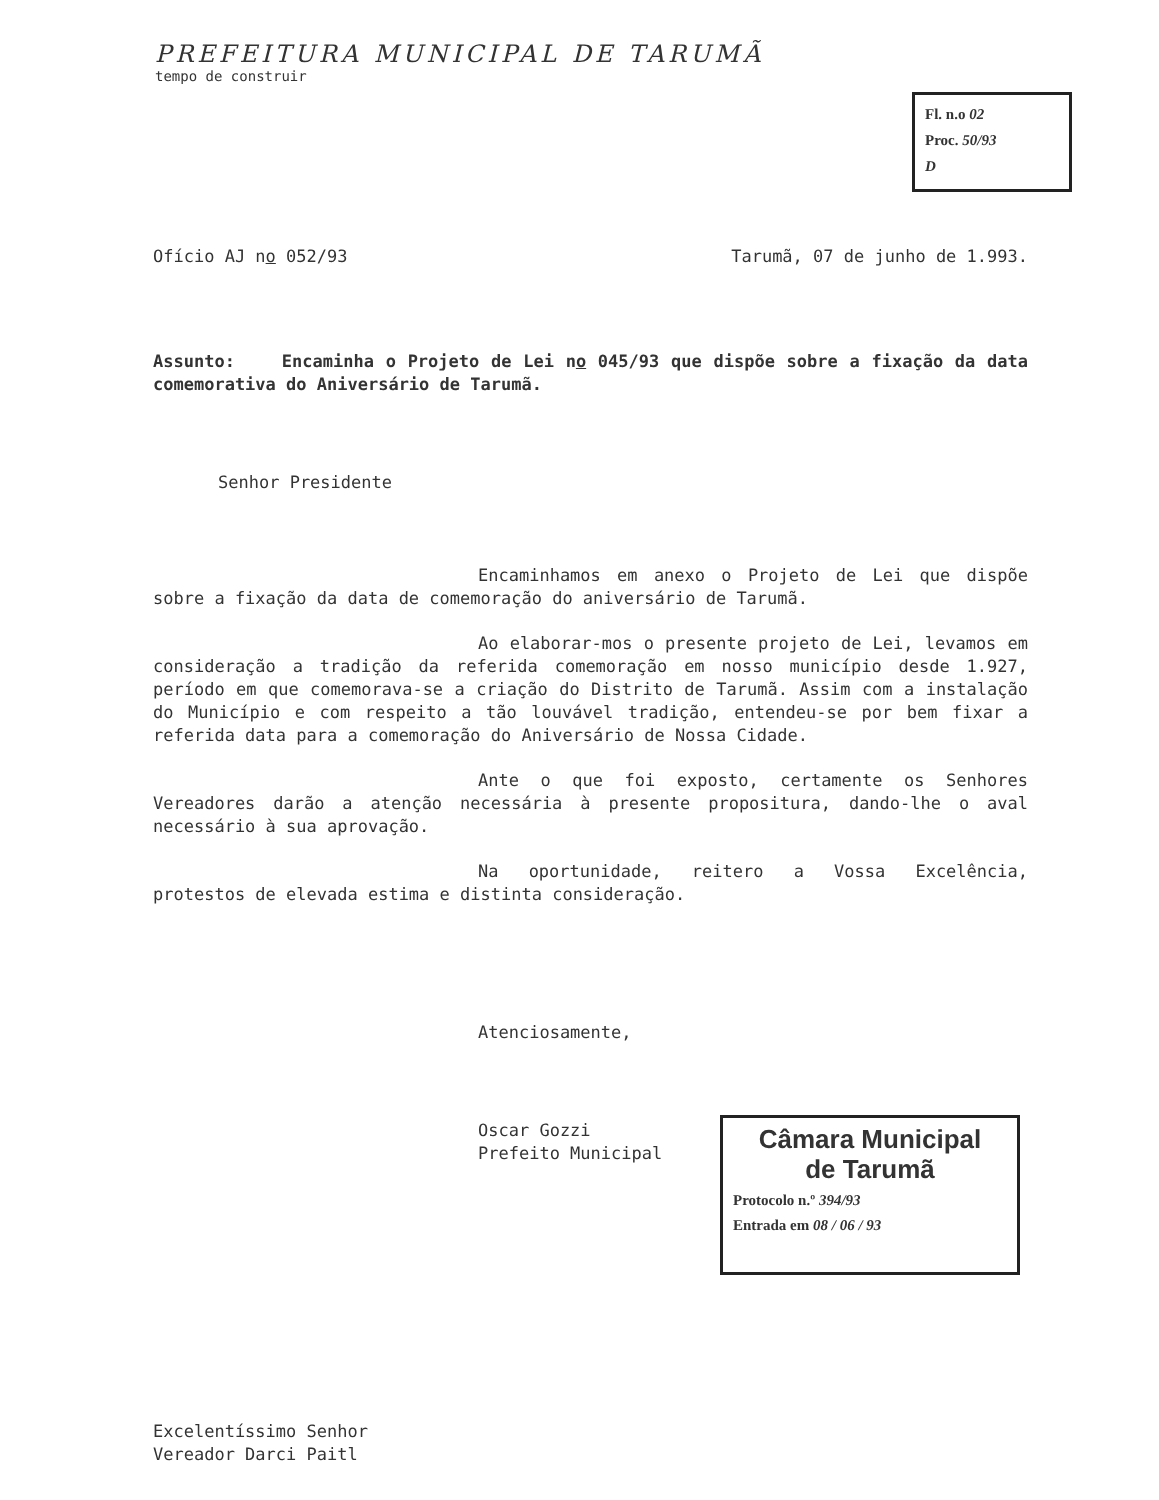PREFEITURA MUNICIPAL DE TARUMÃ
tempo de construir
Fl. n.o 02
Proc. 50/93
D
Ofício AJ no 052/93 Tarumã, 07 de junho de 1.993.
Assunto: Encaminha o Projeto de Lei no 045/93 que dispõe sobre a fixação da data comemorativa do Aniversário de Tarumã.
Senhor Presidente
Encaminhamos em anexo o Projeto de Lei que dispõe sobre a fixação da data de comemoração do aniversário de Tarumã.
Ao elaborar-mos o presente projeto de Lei, levamos em consideração a tradição da referida comemoração em nosso município desde 1.927, período em que comemorava-se a criação do Distrito de Tarumã. Assim com a instalação do Município e com respeito a tão louvável tradição, entendeu-se por bem fixar a referida data para a comemoração do Aniversário de Nossa Cidade.
Ante o que foi exposto, certamente os Senhores Vereadores darão a atenção necessária à presente propositura, dando-lhe o aval necessário à sua aprovação.
Na oportunidade, reitero a Vossa Excelência, protestos de elevada estima e distinta consideração.
Atenciosamente,
Oscar Gozzi
Prefeito Municipal
Câmara Municipal
de Tarumã
Protocolo n.º 394/93
Entrada em 08 / 06 / 93
Excelentíssimo Senhor
Vereador Darci Paitl